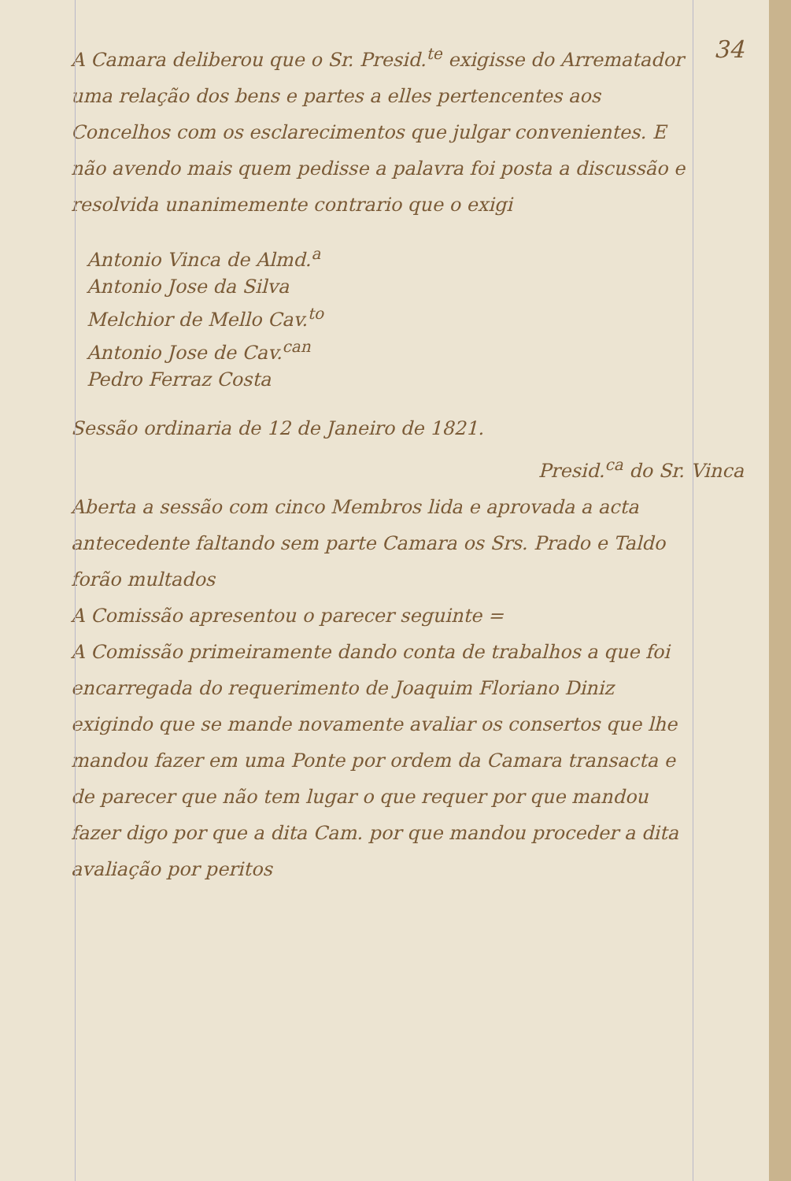34
A Camara deliberou que o Sr. Presid.<sup>te</sup> exigisse do Arrematador uma relação dos bens e partes a elles pertencentes aos Concelhos com os esclarecimentos que julgar convenientes. E não avendo mais quem pedisse a palavra foi posta a discussão e resolvida unanimemente contrario que o exigi
Antonio Vinca de Almd.<sup>a</sup>
Antonio Jose da Silva
Melchior de Mello Cav.<sup>to</sup>
Antonio Jose de Cav.<sup>can</sup>
Pedro Ferraz Costa
Sessão ordinaria de 12 de Janeiro de 1821.
Presid.<sup>ca</sup> do Sr. Vinca
Aberta a sessão com cinco Membros lida e aprovada a acta antecedente faltando sem parte Camara os Srs. Prado e Taldo forão multados
A Comissão apresentou o parecer seguinte =
A Comissão primeiramente dando conta de trabalhos a que foi encarregada do requerimento de Joaquim Floriano Diniz exigindo que se mande novamente avaliar os consertos que lhe mandou fazer em uma Ponte por ordem da Camara transacta e de parecer que não tem lugar o que requer por que mandou fazer digo por que a dita Cam. por que mandou proceder a dita avaliação por peritos